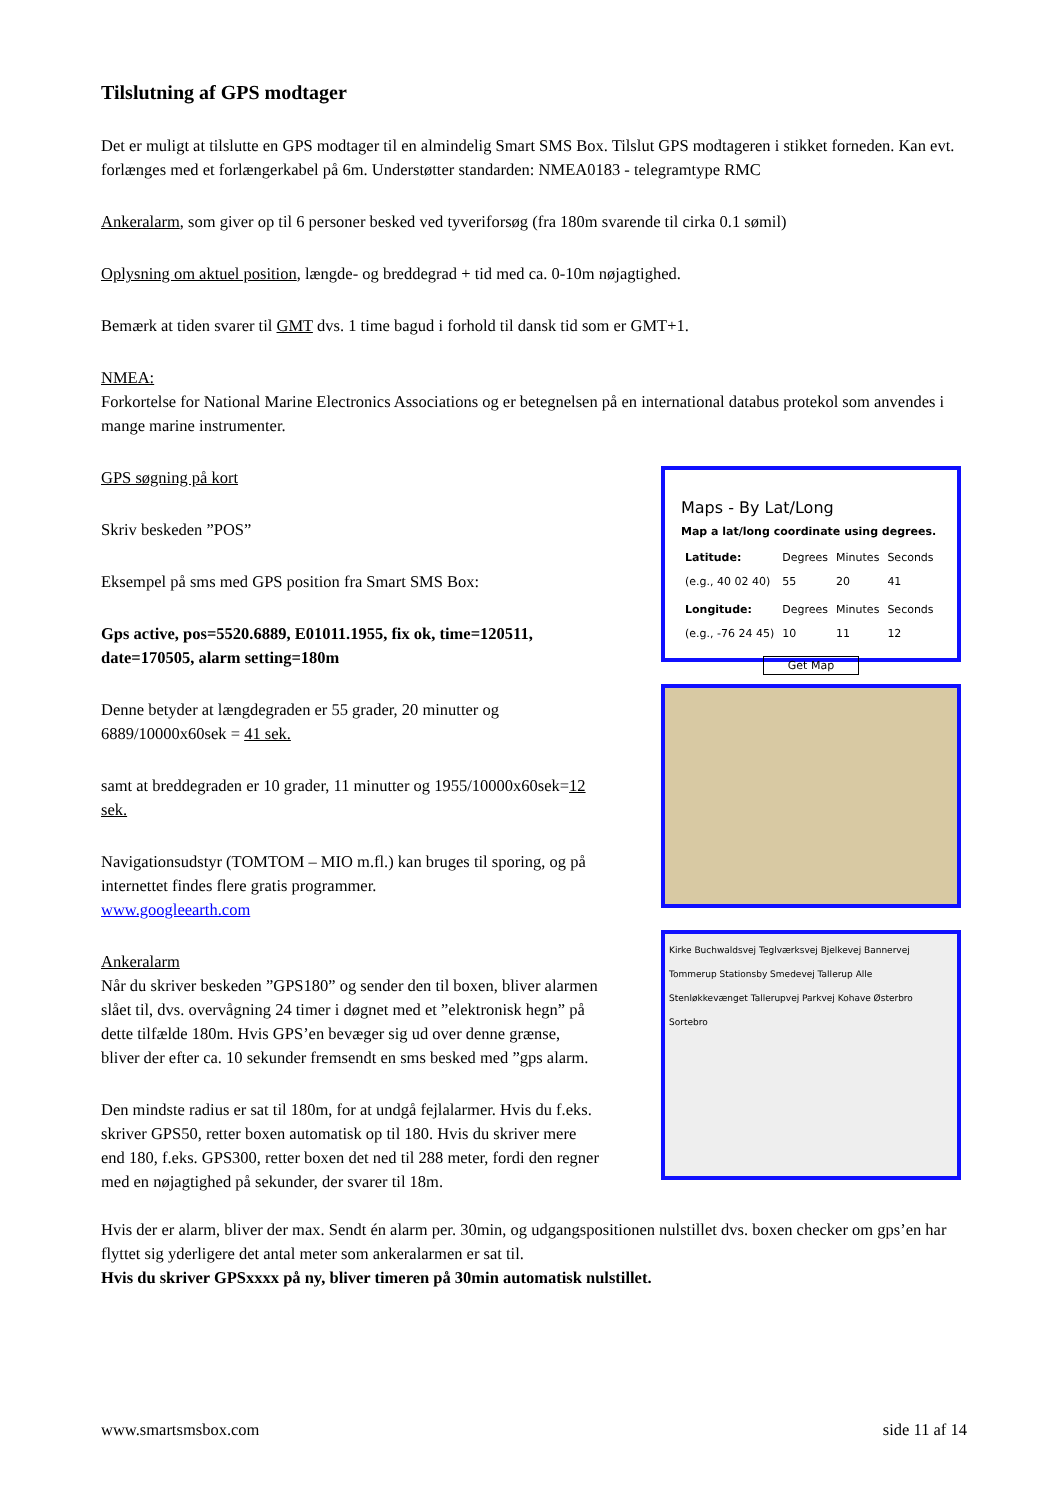Tilslutning af GPS modtager
Det er muligt at tilslutte en GPS modtager til en almindelig Smart SMS Box. Tilslut GPS modtageren i stikket forneden. Kan evt. forlænges med et forlængerkabel på 6m. Understøtter standarden: NMEA0183 - telegramtype RMC
Ankeralarm, som giver op til 6 personer besked ved tyveriforsøg (fra 180m svarende til cirka 0.1 sømil)
Oplysning om aktuel position, længde- og breddegrad + tid med ca. 0-10m nøjagtighed.
Bemærk at tiden svarer til GMT dvs. 1 time bagud i forhold til dansk tid som er GMT+1.
NMEA:
Forkortelse for National Marine Electronics Associations og er betegnelsen på en international databus protekol som anvendes i mange marine instrumenter.
GPS søgning på kort
Skriv beskeden ”POS”
Eksempel på sms med GPS position fra Smart SMS Box:
Gps active, pos=5520.6889, E01011.1955, fix ok, time=120511, date=170505, alarm setting=180m
Denne betyder at længdegraden er 55 grader, 20 minutter og 6889/10000x60sek = 41 sek.
samt at breddegraden er 10 grader, 11 minutter og 1955/10000x60sek=12 sek.
Navigationsudstyr (TOMTOM – MIO m.fl.) kan bruges til sporing, og på internettet findes flere gratis programmer.
www.googleearth.com
Ankeralarm
Når du skriver beskeden ”GPS180” og sender den til boxen, bliver alarmen slået til, dvs. overvågning 24 timer i døgnet med et ”elektronisk hegn” på dette tilfælde 180m. Hvis GPS’en bevæger sig ud over denne grænse, bliver der efter ca. 10 sekunder fremsendt en sms besked med ”gps alarm.
Den mindste radius er sat til 180m, for at undgå fejlalarmer. Hvis du f.eks. skriver GPS50, retter boxen automatisk op til 180. Hvis du skriver mere end 180, f.eks. GPS300, retter boxen det ned til 288 meter, fordi den regner med en nøjagtighed på sekunder, der svarer til 18m.
Maps - By Lat/Long
Map a lat/long coordinate using degrees.
| Latitude: (e.g., 40 02 40) | Degrees 55 | Minutes 20 | Seconds 41 |
| Longitude: (e.g., -76 24 45) | Degrees 10 | Minutes 11 | Seconds 12 |
Get Map
Kirke Buchwaldsvej Teglværksvej Bjelkevej Bannervej Tommerup Stationsby Smedevej Tallerup Alle Stenløkkevænget Tallerupvej Parkvej Kohave Østerbro Sortebro
Hvis der er alarm, bliver der max. Sendt én alarm per. 30min, og udgangspositionen nulstillet dvs. boxen checker om gps’en har flyttet sig yderligere det antal meter som ankeralarmen er sat til.
Hvis du skriver GPSxxxx på ny, bliver timeren på 30min automatisk nulstillet.
www.smartsmsbox.com side 11 af 14